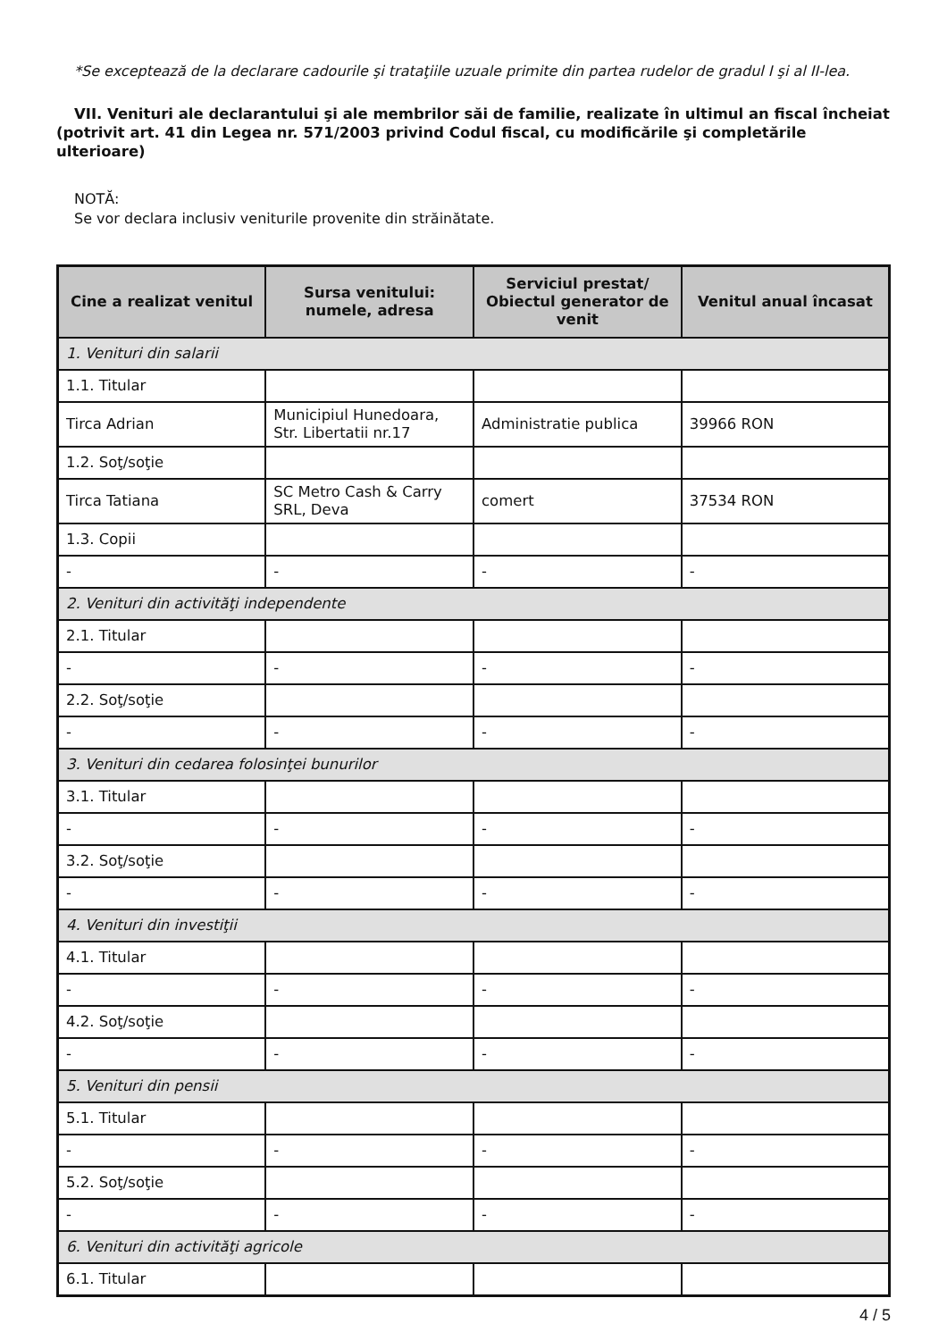*Se exceptează de la declarare cadourile şi trataţiile uzuale primite din partea rudelor de gradul I şi al II-lea.
VII. Venituri ale declarantului şi ale membrilor săi de familie, realizate în ultimul an fiscal încheiat (potrivit art. 41 din Legea nr. 571/2003 privind Codul fiscal, cu modificările şi completările ulterioare)
NOTĂ:
Se vor declara inclusiv veniturile provenite din străinătate.
| Cine a realizat venitul | Sursa venitului: numele, adresa | Serviciul prestat/ Obiectul generator de venit | Venitul anual încasat |
| --- | --- | --- | --- |
| 1. Venituri din salarii | | | |
| 1.1. Titular | | | |
| Tirca Adrian | Municipiul Hunedoara, Str. Libertatii nr.17 | Administratie publica | 39966 RON |
| 1.2. Soţ/soţie | | | |
| Tirca Tatiana | SC Metro Cash & Carry SRL, Deva | comert | 37534 RON |
| 1.3. Copii | | | |
| - | - | - | - |
| 2. Venituri din activităţi independente | | | |
| 2.1. Titular | | | |
| - | - | - | - |
| 2.2. Soţ/soţie | | | |
| - | - | - | - |
| 3. Venituri din cedarea folosinţei bunurilor | | | |
| 3.1. Titular | | | |
| - | - | - | - |
| 3.2. Soţ/soţie | | | |
| - | - | - | - |
| 4. Venituri din investiţii | | | |
| 4.1. Titular | | | |
| - | - | - | - |
| 4.2. Soţ/soţie | | | |
| - | - | - | - |
| 5. Venituri din pensii | | | |
| 5.1. Titular | | | |
| - | - | - | - |
| 5.2. Soţ/soţie | | | |
| - | - | - | - |
| 6. Venituri din activităţi agricole | | | |
| 6.1. Titular | | | |
4 / 5